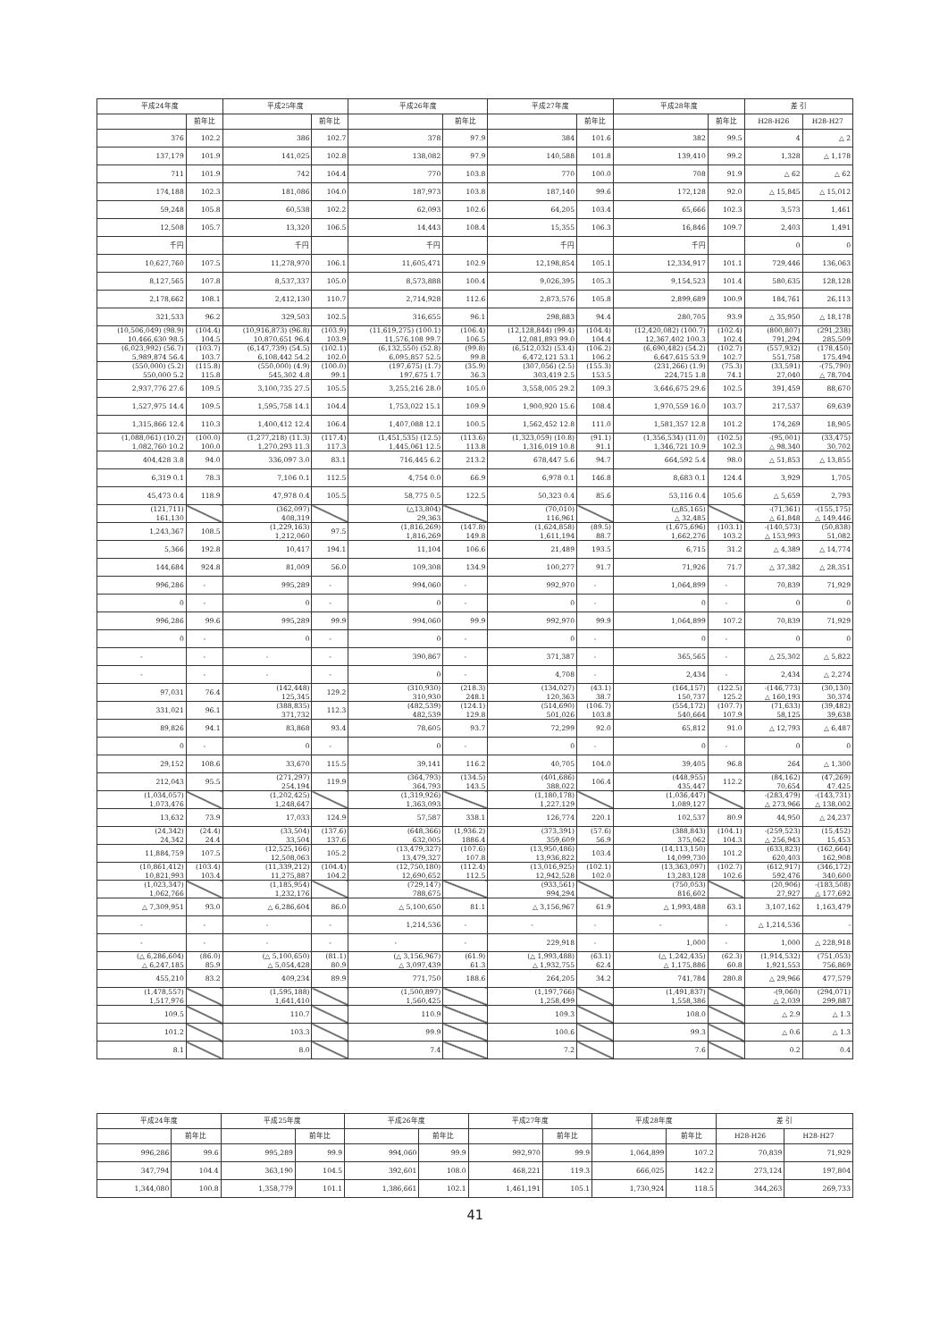| 平成24年度 | | 平成25年度 | | 平成26年度 | | 平成27年度 | | 平成28年度 | | 差 引 | |
| --- | --- | --- | --- | --- | --- | --- | --- | --- | --- | --- | --- |
| | 前年比 | | 前年比 | | 前年比 | | 前年比 | | 前年比 | H28-H26 | H28-H27 |
| 376 | 102.2 | 386 | 102.7 | 378 | 97.9 | 384 | 101.6 | 382 | 99.5 | 4 | △ 2 |
| 137,179 | 101.9 | 141,025 | 102.8 | 138,082 | 97.9 | 140,588 | 101.8 | 139,410 | 99.2 | 1,328 | △ 1,178 |
| 711 | 101.9 | 742 | 104.4 | 770 | 103.8 | 770 | 100.0 | 708 | 91.9 | △ 62 | △ 62 |
| 174,188 | 102.3 | 181,086 | 104.0 | 187,973 | 103.8 | 187,140 | 99.6 | 172,128 | 92.0 | △ 15,845 | △ 15,012 |
| 59,248 | 105.8 | 60,538 | 102.2 | 62,093 | 102.6 | 64,205 | 103.4 | 65,666 | 102.3 | 3,573 | 1,461 |
| 12,508 | 105.7 | 13,320 | 106.5 | 14,443 | 108.4 | 15,355 | 106.3 | 16,846 | 109.7 | 2,403 | 1,491 |
| 千円 | | 千円 | | 千円 | | 千円 | | 千円 | | 0 | 0 |
| 10,627,760 | 107.5 | 11,278,970 | 106.1 | 11,605,471 | 102.9 | 12,198,854 | 105.1 | 12,334,917 | 101.1 | 729,446 | 136,063 |
| 8,127,565 | 107.8 | 8,537,337 | 105.0 | 8,573,888 | 100.4 | 9,026,395 | 105.3 | 9,154,523 | 101.4 | 580,635 | 128,128 |
| 2,178,662 | 108.1 | 2,412,130 | 110.7 | 2,714,928 | 112.6 | 2,873,576 | 105.8 | 2,899,689 | 100.9 | 184,761 | 26,113 |
| 321,533 | 96.2 | 329,503 | 102.5 | 316,655 | 96.1 | 298,883 | 94.4 | 280,705 | 93.9 | △ 35,950 | △ 18,178 |
| (10,506,049) (98.9) 10,466,630 98.5 | (104.4) 104.5 | (10,916,873) (96.8) 10,870,651 96.4 | (103.9) 103.9 | (11,619,275) (100.1) 11,576,108 99.7 | (106.4) 106.5 | (12,128,844) (99.4) 12,081,893 99.0 | (104.4) 104.4 | (12,420,082) (100.7) 12,367,402 100.3 | (102.4) 102.4 | (800,807) 791,294 | (291,238) 285,509 |
| (6,023,992) (56.7) 5,989,874 56.4 | (103.7) 103.7 | (6,147,739) (54.5) 6,108,442 54.2 | (102.1) 102.0 | (6,132,550) (52.8) 6,095,857 52.5 | (99.8) 99.8 | (6,512,032) (53.4) 6,472,121 53.1 | (106.2) 106.2 | (6,690,482) (54.2) 6,647,615 53.9 | (102.7) 102.7 | (557,932) 551,758 | (178,450) 175,494 |
| (550,000) (5.2) 550,000 5.2 | (115.8) 115.8 | (550,000) (4.9) 545,302 4.8 | (100.0) 99.1 | (197,675) (1.7) 197,675 1.7 | (35.9) 36.3 | (307,056) (2.5) 303,419 2.5 | (155.3) 153.5 | (231,266) (1.9) 224,715 1.8 | (75.3) 74.1 | (33,591) 27,040 | -(75,790) △ 78,704 |
| 2,937,776 27.6 | 109.5 | 3,100,735 27.5 | 105.5 | 3,255,216 28.0 | 105.0 | 3,558,005 29.2 | 109.3 | 3,646,675 29.6 | 102.5 | 391,459 | 88,670 |
| 1,527,975 14.4 | 109.5 | 1,595,758 14.1 | 104.4 | 1,753,022 15.1 | 109.9 | 1,900,920 15.6 | 108.4 | 1,970,559 16.0 | 103.7 | 217,537 | 69,639 |
| 1,315,866 12.4 | 110.3 | 1,400,412 12.4 | 106.4 | 1,407,088 12.1 | 100.5 | 1,562,452 12.8 | 111.0 | 1,581,357 12.8 | 101.2 | 174,269 | 18,905 |
| (1,088,061) (10.2) 1,082,760 10.2 | (100.0) 100.0 | (1,277,218) (11.3) 1,270,293 11.3 | (117.4) 117.3 | (1,451,535) (12.5) 1,445,061 12.5 | (113.6) 113.8 | (1,323,059) (10.8) 1,316,019 10.8 | (91.1) 91.1 | (1,356,534) (11.0) 1,346,721 10.9 | (102.5) 102.3 | -(95,001) △ 98,340 | (33,475) 30,702 |
| 404,428 3.8 | 94.0 | 336,097 3.0 | 83.1 | 716,445 6.2 | 213.2 | 678,447 5.6 | 94.7 | 664,592 5.4 | 98.0 | △ 51,853 | △ 13,855 |
| 6,319 0.1 | 78.3 | 7,106 0.1 | 112.5 | 4,754 0.0 | 66.9 | 6,978 0.1 | 146.8 | 8,683 0.1 | 124.4 | 3,929 | 1,705 |
| 45,473 0.4 | 118.9 | 47,978 0.4 | 105.5 | 58,775 0.5 | 122.5 | 50,323 0.4 | 85.6 | 53,116 0.4 | 105.6 | △ 5,659 | 2,793 |
| (121,711) 161,130 | | (362,097) 408,319 | | (△13,804) 29,363 | | (70,010) 116,961 | | (△85,165) △ 32,485 | | -(71,361) △ 61,848 | -(155,175) △ 149,446 |
| 1,243,367 | 108.5 | (1,229,163) 1,212,060 | 97.5 | (1,816,269) 1,816,269 | (147.8) 149.8 | (1,624,858) 1,611,194 | (89.5) 88.7 | (1,675,696) 1,662,276 | (103.1) 103.2 | -(140,573) △ 153,993 | (50,838) 51,082 |
| 5,366 | 192.8 | 10,417 | 194.1 | 11,104 | 106.6 | 21,489 | 193.5 | 6,715 | 31.2 | △ 4,389 | △ 14,774 |
| 144,684 | 924.8 | 81,009 | 56.0 | 109,308 | 134.9 | 100,277 | 91.7 | 71,926 | 71.7 | △ 37,382 | △ 28,351 |
| 996,286 | - | 995,289 | - | 994,060 | - | 992,970 | - | 1,064,899 | - | 70,839 | 71,929 |
| 0 | - | 0 | - | 0 | - | 0 | - | 0 | - | 0 | 0 |
| 996,286 | 99.6 | 995,289 | 99.9 | 994,060 | 99.9 | 992,970 | 99.9 | 1,064,899 | 107.2 | 70,839 | 71,929 |
| 0 | - | 0 | - | 0 | - | 0 | - | 0 | - | 0 | 0 |
| - | - | - | - | 390,867 | - | 371,387 | - | 365,565 | - | △ 25,302 | △ 5,822 |
| - | - | - | - | 0 | - | 4,708 | - | 2,434 | - | 2,434 | △ 2,274 |
| 97,031 | 76.4 | (142,448) 125,345 | 129.2 | (310,930) 310,930 | (218.3) 248.1 | (134,027) 120,363 | (43.1) 38.7 | (164,157) 150,737 | (122.5) 125.2 | -(146,773) △ 160,193 | (30,130) 30,374 |
| 331,021 | 96.1 | (388,835) 371,732 | 112.3 | (482,539) 482,539 | (124.1) 129.8 | (514,690) 501,026 | (106.7) 103.8 | (554,172) 540,664 | (107.7) 107.9 | (71,633) 58,125 | (39,482) 39,638 |
| 89,826 | 94.1 | 83,868 | 93.4 | 78,605 | 93.7 | 72,299 | 92.0 | 65,812 | 91.0 | △ 12,793 | △ 6,487 |
| 0 | - | 0 | - | 0 | - | 0 | - | 0 | - | 0 | 0 |
| 29,152 | 108.6 | 33,670 | 115.5 | 39,141 | 116.2 | 40,705 | 104.0 | 39,405 | 96.8 | 264 | △ 1,300 |
| 212,043 | 95.5 | (271,297) 254,194 | 119.9 | (364,793) 364,793 | (134.5) 143.5 | (401,686) 388,022 | 106.4 | (448,955) 435,447 | 112.2 | (84,162) 70,654 | (47,269) 47,425 |
| (1,034,057) 1,073,476 | | (1,202,425) 1,248,647 | | (1,319,926) 1,363,093 | | (1,180,178) 1,227,129 | | (1,036,447) 1,089,127 | | -(283,479) △ 273,966 | -(143,731) △ 138,002 |
| 13,632 | 73.9 | 17,033 | 124.9 | 57,587 | 338.1 | 126,774 | 220.1 | 102,537 | 80.9 | 44,950 | △ 24,237 |
| (24,342) 24,342 | (24.4) 24.4 | (33,504) 33,504 | (137.6) 137.6 | (648,366) 632,005 | (1,936.2) 1886.4 | (373,391) 359,609 | (57.6) 56.9 | (388,843) 375,062 | (104.1) 104.3 | -(259,523) △ 256,943 | (15,452) 15,453 |
| 11,884,759 | 107.5 | (12,525,166) 12,508,063 | 105.2 | (13,479,327) 13,479,327 | (107.6) 107.8 | (13,950,486) 13,936,822 | 103.4 | (14,113,150) 14,099,730 | 101.2 | (633,823) 620,403 | (162,664) 162,908 |
| (10,861,412) 10,821,993 | (103.4) 103.4 | (11,339,212) 11,275,887 | (104.4) 104.2 | (12,750,180) 12,690,652 | (112.4) 112.5 | (13,016,925) 12,942,528 | (102.1) 102.0 | (13,363,097) 13,283,128 | (102.7) 102.6 | (612,917) 592,476 | (346,172) 340,600 |
| (1,023,347) 1,062,766 | | (1,185,954) 1,232,176 | | (729,147) 788,675 | | (933,561) 994,294 | | (750,053) 816,602 | | (20,906) 27,927 | -(183,508) △ 177,692 |
| △ 7,309,951 | 93.0 | △ 6,286,604 | 86.0 | △ 5,100,650 | 81.1 | △ 3,156,967 | 61.9 | △ 1,993,488 | 63.1 | 3,107,162 | 1,163,479 |
| - | - | - | - | 1,214,536 | - | - | - | - | - | △ 1,214,536 | - |
| - | - | - | - | - | - | 229,918 | - | 1,000 | - | 1,000 | △ 228,918 |
| (△ 6,286,604) △ 6,247,185 | (86.0) 85.9 | (△ 5,100,650) △ 5,054,428 | (81.1) 80.9 | (△ 3,156,967) △ 3,097,439 | (61.9) 61.3 | (△ 1,993,488) △ 1,932,755 | (63.1) 62.4 | (△ 1,242,435) △ 1,175,886 | (62.3) 60.8 | (1,914,532) 1,921,553 | (751,053) 756,869 |
| 455,210 | 83.2 | 409,234 | 89.9 | 771,750 | 188.6 | 264,205 | 34.2 | 741,784 | 280.8 | △ 29,966 | 477,579 |
| (1,478,557) 1,517,976 | | (1,595,188) 1,641,410 | | (1,500,897) 1,560,425 | | (1,197,766) 1,258,499 | | (1,491,837) 1,558,386 | | -(9,060) △ 2,039 | (294,071) 299,887 |
| 109.5 | | 110.7 | | 110.9 | | 109.3 | | 108.0 | | △ 2.9 | △ 1.3 |
| 101.2 | | 103.3 | | 99.9 | | 100.6 | | 99.3 | | △ 0.6 | △ 1.3 |
| 8.1 | | 8.0 | | 7.4 | | 7.2 | | 7.6 | | 0.2 | 0.4 |
| 平成24年度 | | 平成25年度 | | 平成26年度 | | 平成27年度 | | 平成28年度 | | 差 引 | |
| --- | --- | --- | --- | --- | --- | --- | --- | --- | --- | --- | --- |
| | 前年比 | | 前年比 | | 前年比 | | 前年比 | | 前年比 | H28-H26 | H28-H27 |
| 996,286 | 99.6 | 995,289 | 99.9 | 994,060 | 99.9 | 992,970 | 99.9 | 1,064,899 | 107.2 | 70,839 | 71,929 |
| 347,794 | 104.4 | 363,190 | 104.5 | 392,601 | 108.0 | 468,221 | 119.3 | 666,025 | 142.2 | 273,124 | 197,804 |
| 1,344,080 | 100.8 | 1,358,779 | 101.1 | 1,386,661 | 102.1 | 1,461,191 | 105.1 | 1,730,924 | 118.5 | 344,263 | 269,733 |
41